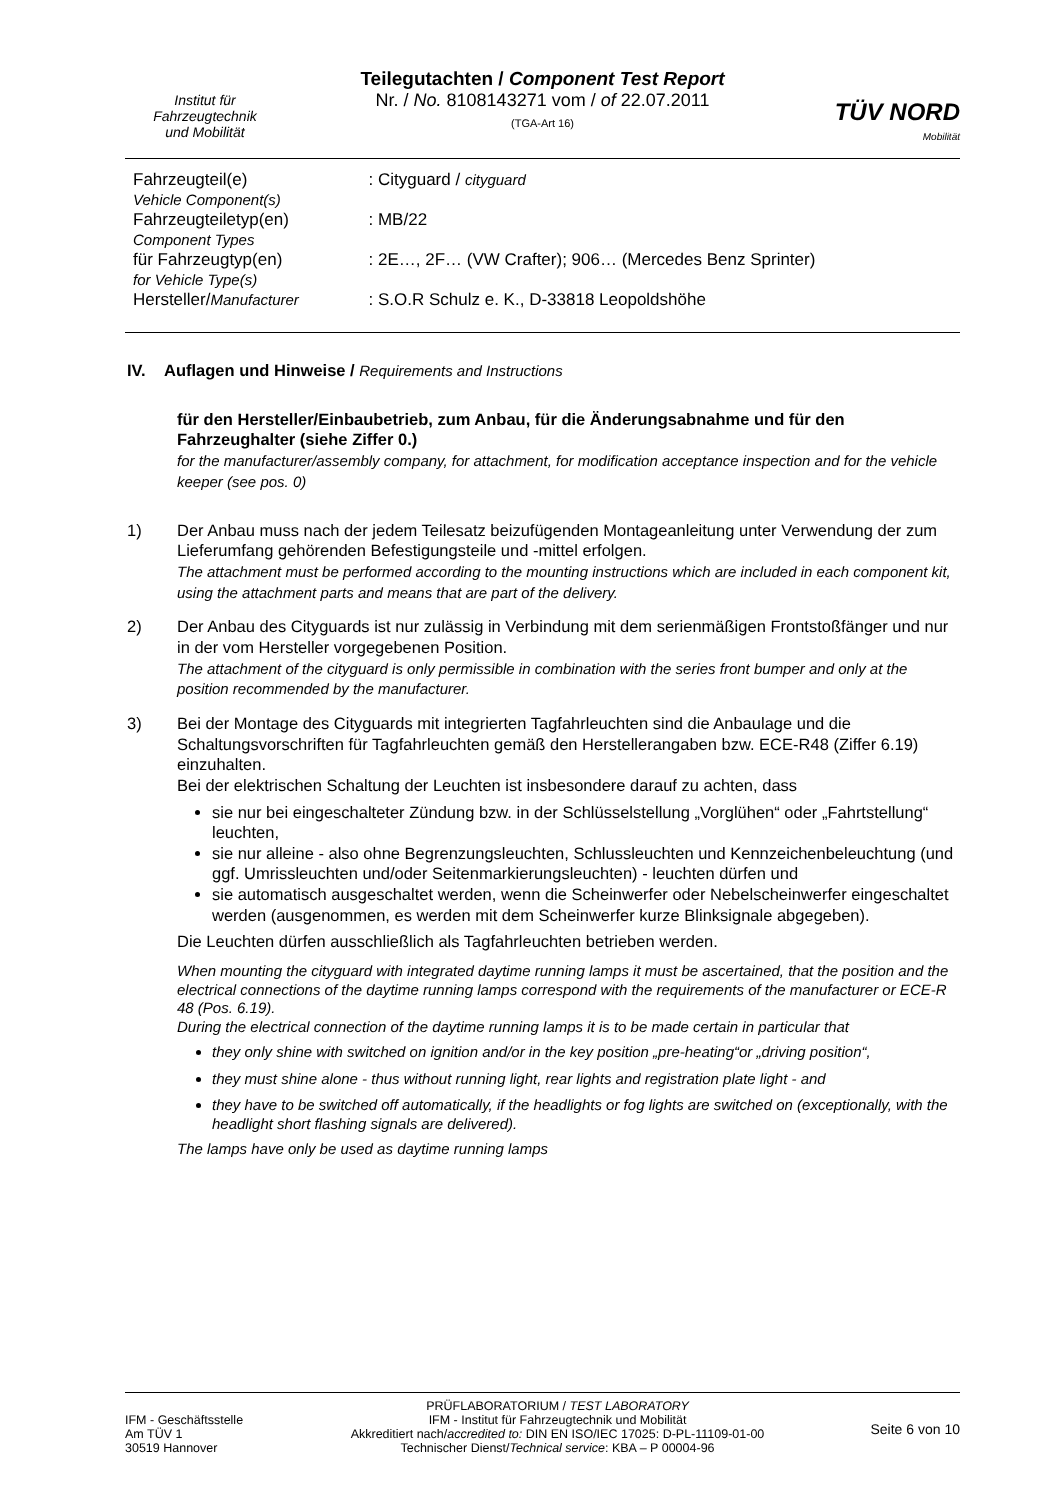Institut für
Fahrzeugtechnik
und Mobilität
Teilegutachten / Component Test Report
Nr. / No. 8108143271 vom / of 22.07.2011
(TGA-Art 16)
TÜV NORD
Mobilität
| Fahrzeugteil(e) Vehicle Component(s) | : Cityguard / cityguard |
| Fahrzeugteiletyp(en) Component Types | : MB/22 |
| für Fahrzeugtyp(en) for Vehicle Type(s) | : 2E…, 2F… (VW Crafter); 906… (Mercedes Benz Sprinter) |
| Hersteller/ Manufacturer | : S.O.R Schulz e. K., D-33818 Leopoldshöhe |
IV. Auflagen und Hinweise / Requirements and Instructions
für den Hersteller/Einbaubetrieb, zum Anbau, für die Änderungsabnahme und für den Fahrzeughalter (siehe Ziffer 0.)
for the manufacturer/assembly company, for attachment, for modification acceptance inspection and for the vehicle keeper (see pos. 0)
1) Der Anbau muss nach der jedem Teilesatz beizufügenden Montageanleitung unter Verwendung der zum Lieferumfang gehörenden Befestigungsteile und -mittel erfolgen.
The attachment must be performed according to the mounting instructions which are included in each component kit, using the attachment parts and means that are part of the delivery.
2) Der Anbau des Cityguards ist nur zulässig in Verbindung mit dem serienmäßigen Frontstoßfänger und nur in der vom Hersteller vorgegebenen Position.
The attachment of the cityguard is only permissible in combination with the series front bumper and only at the position recommended by the manufacturer.
3) Bei der Montage des Cityguards mit integrierten Tagfahrleuchten sind die Anbaulage und die Schaltungsvorschriften für Tagfahrleuchten gemäß den Herstellerangaben bzw. ECE-R48 (Ziffer 6.19) einzuhalten.
Bei der elektrischen Schaltung der Leuchten ist insbesondere darauf zu achten, dass
sie nur bei eingeschalteter Zündung bzw. in der Schlüsselstellung „Vorglühen“ oder „Fahrtstellung“ leuchten,
sie nur alleine - also ohne Begrenzungsleuchten, Schlussleuchten und Kennzeichenbeleuchtung (und ggf. Umrissleuchten und/oder Seitenmarkierungsleuchten) - leuchten dürfen und
sie automatisch ausgeschaltet werden, wenn die Scheinwerfer oder Nebelscheinwerfer eingeschaltet werden (ausgenommen, es werden mit dem Scheinwerfer kurze Blinksignale abgegeben).
Die Leuchten dürfen ausschließlich als Tagfahrleuchten betrieben werden.
When mounting the cityguard with integrated daytime running lamps it must be ascertained, that the position and the electrical connections of the daytime running lamps correspond with the requirements of the manufacturer or ECE-R 48 (Pos. 6.19).
During the electrical connection of the daytime running lamps it is to be made certain in particular that
they only shine with switched on ignition and/or in the key position „pre-heating“or „driving position“,
they must shine alone - thus without running light, rear lights and registration plate light - and
they have to be switched off automatically, if the headlights or fog lights are switched on (exceptionally, with the headlight short flashing signals are delivered).
The lamps have only be used as daytime running lamps
IFM - Geschäftsstelle
Am TÜV 1
30519 Hannover
PRÜFLABORATORIUM / TEST LABORATORY
IFM - Institut für Fahrzeugtechnik und Mobilität
Akkreditiert nach/accredited to: DIN EN ISO/IEC 17025: D-PL-11109-01-00
Technischer Dienst/Technical service: KBA – P 00004-96
Seite 6 von 10